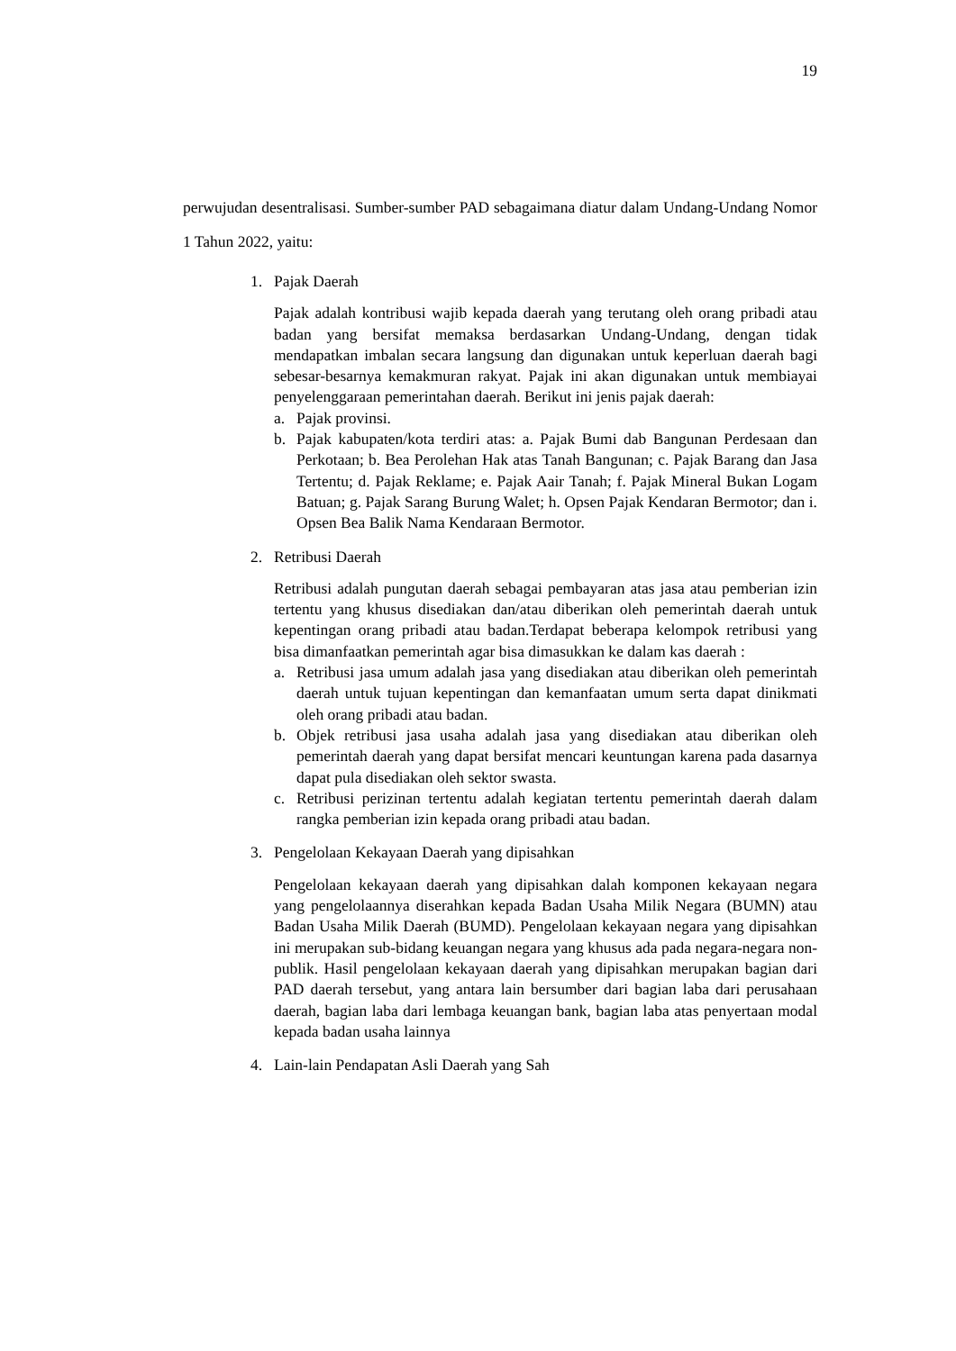19
perwujudan desentralisasi. Sumber-sumber PAD sebagaimana diatur dalam Undang-Undang Nomor 1 Tahun 2022, yaitu:
1. Pajak Daerah
Pajak adalah kontribusi wajib kepada daerah yang terutang oleh orang pribadi atau badan yang bersifat memaksa berdasarkan Undang-Undang, dengan tidak mendapatkan imbalan secara langsung dan digunakan untuk keperluan daerah bagi sebesar-besarnya kemakmuran rakyat. Pajak ini akan digunakan untuk membiayai penyelenggaraan pemerintahan daerah. Berikut ini jenis pajak daerah:
a. Pajak provinsi.
b. Pajak kabupaten/kota terdiri atas: a. Pajak Bumi dab Bangunan Perdesaan dan Perkotaan; b. Bea Perolehan Hak atas Tanah Bangunan; c. Pajak Barang dan Jasa Tertentu; d. Pajak Reklame; e. Pajak Aair Tanah; f. Pajak Mineral Bukan Logam Batuan; g. Pajak Sarang Burung Walet; h. Opsen Pajak Kendaran Bermotor; dan i. Opsen Bea Balik Nama Kendaraan Bermotor.
2. Retribusi Daerah
Retribusi adalah pungutan daerah sebagai pembayaran atas jasa atau pemberian izin tertentu yang khusus disediakan dan/atau diberikan oleh pemerintah daerah untuk kepentingan orang pribadi atau badan.Terdapat beberapa kelompok retribusi yang bisa dimanfaatkan pemerintah agar bisa dimasukkan ke dalam kas daerah :
a. Retribusi jasa umum adalah jasa yang disediakan atau diberikan oleh pemerintah daerah untuk tujuan kepentingan dan kemanfaatan umum serta dapat dinikmati oleh orang pribadi atau badan.
b. Objek retribusi jasa usaha adalah jasa yang disediakan atau diberikan oleh pemerintah daerah yang dapat bersifat mencari keuntungan karena pada dasarnya dapat pula disediakan oleh sektor swasta.
c. Retribusi perizinan tertentu adalah kegiatan tertentu pemerintah daerah dalam rangka pemberian izin kepada orang pribadi atau badan.
3. Pengelolaan Kekayaan Daerah yang dipisahkan
Pengelolaan kekayaan daerah yang dipisahkan dalah komponen kekayaan negara yang pengelolaannya diserahkan kepada Badan Usaha Milik Negara (BUMN) atau Badan Usaha Milik Daerah (BUMD). Pengelolaan kekayaan negara yang dipisahkan ini merupakan sub-bidang keuangan negara yang khusus ada pada negara-negara non-publik. Hasil pengelolaan kekayaan daerah yang dipisahkan merupakan bagian dari PAD daerah tersebut, yang antara lain bersumber dari bagian laba dari perusahaan daerah, bagian laba dari lembaga keuangan bank, bagian laba atas penyertaan modal kepada badan usaha lainnya
4. Lain-lain Pendapatan Asli Daerah yang Sah